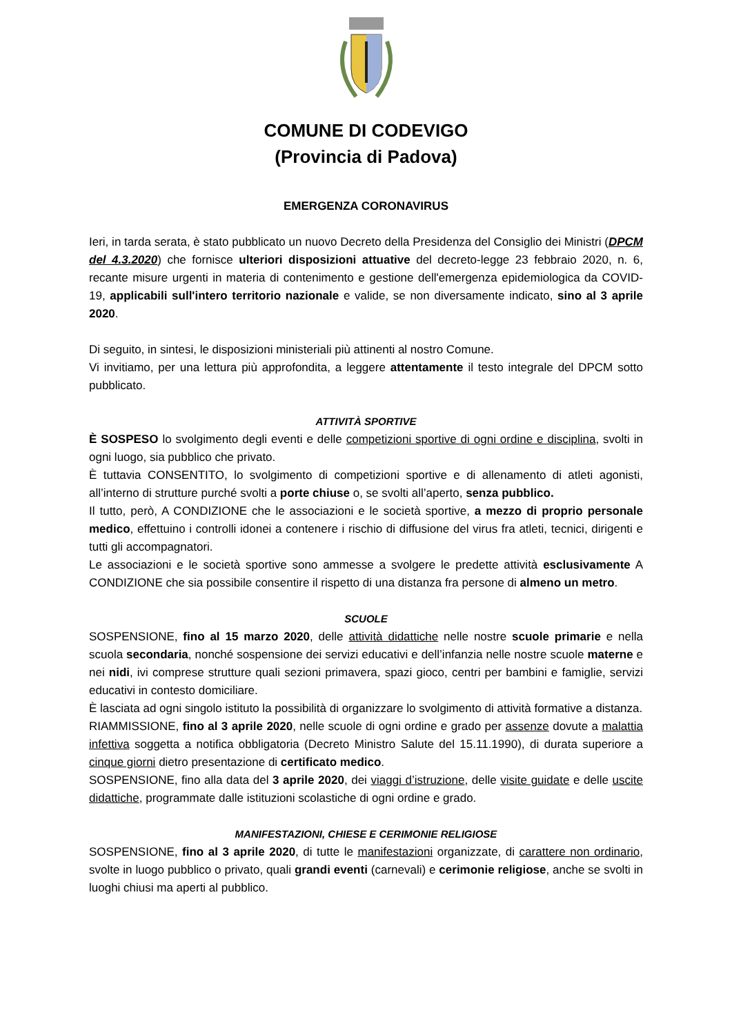COMUNE DI CODEVIGO
(Provincia di Padova)
EMERGENZA CORONAVIRUS
Ieri, in tarda serata, è stato pubblicato un nuovo Decreto della Presidenza del Consiglio dei Ministri (DPCM del 4.3.2020) che fornisce ulteriori disposizioni attuative del decreto-legge 23 febbraio 2020, n. 6, recante misure urgenti in materia di contenimento e gestione dell'emergenza epidemiologica da COVID-19, applicabili sull'intero territorio nazionale e valide, se non diversamente indicato, sino al 3 aprile 2020.
Di seguito, in sintesi, le disposizioni ministeriali più attinenti al nostro Comune.
Vi invitiamo, per una lettura più approfondita, a leggere attentamente il testo integrale del DPCM sotto pubblicato.
ATTIVITÀ SPORTIVE
È SOSPESO lo svolgimento degli eventi e delle competizioni sportive di ogni ordine e disciplina, svolti in ogni luogo, sia pubblico che privato.
È tuttavia CONSENTITO, lo svolgimento di competizioni sportive e di allenamento di atleti agonisti, all’interno di strutture purché svolti a porte chiuse o, se svolti all’aperto, senza pubblico.
Il tutto, però, A CONDIZIONE che le associazioni e le società sportive, a mezzo di proprio personale medico, effettuino i controlli idonei a contenere i rischio di diffusione del virus fra atleti, tecnici, dirigenti e tutti gli accompagnatori.
Le associazioni e le società sportive sono ammesse a svolgere le predette attività esclusivamente A CONDIZIONE che sia possibile consentire il rispetto di una distanza fra persone di almeno un metro.
SCUOLE
SOSPENSIONE, fino al 15 marzo 2020, delle attività didattiche nelle nostre scuole primarie e nella scuola secondaria, nonché sospensione dei servizi educativi e dell’infanzia nelle nostre scuole materne e nei nidi, ivi comprese strutture quali sezioni primavera, spazi gioco, centri per bambini e famiglie, servizi educativi in contesto domiciliare.
È lasciata ad ogni singolo istituto la possibilità di organizzare lo svolgimento di attività formative a distanza.
RIAMMISSIONE, fino al 3 aprile 2020, nelle scuole di ogni ordine e grado per assenze dovute a malattia infettiva soggetta a notifica obbligatoria (Decreto Ministro Salute del 15.11.1990), di durata superiore a cinque giorni dietro presentazione di certificato medico.
SOSPENSIONE, fino alla data del 3 aprile 2020, dei viaggi d’istruzione, delle visite guidate e delle uscite didattiche, programmate dalle istituzioni scolastiche di ogni ordine e grado.
MANIFESTAZIONI, CHIESE E CERIMONIE RELIGIOSE
SOSPENSIONE, fino al 3 aprile 2020, di tutte le manifestazioni organizzate, di carattere non ordinario, svolte in luogo pubblico o privato, quali grandi eventi (carnevali) e cerimonie religiose, anche se svolti in luoghi chiusi ma aperti al pubblico.